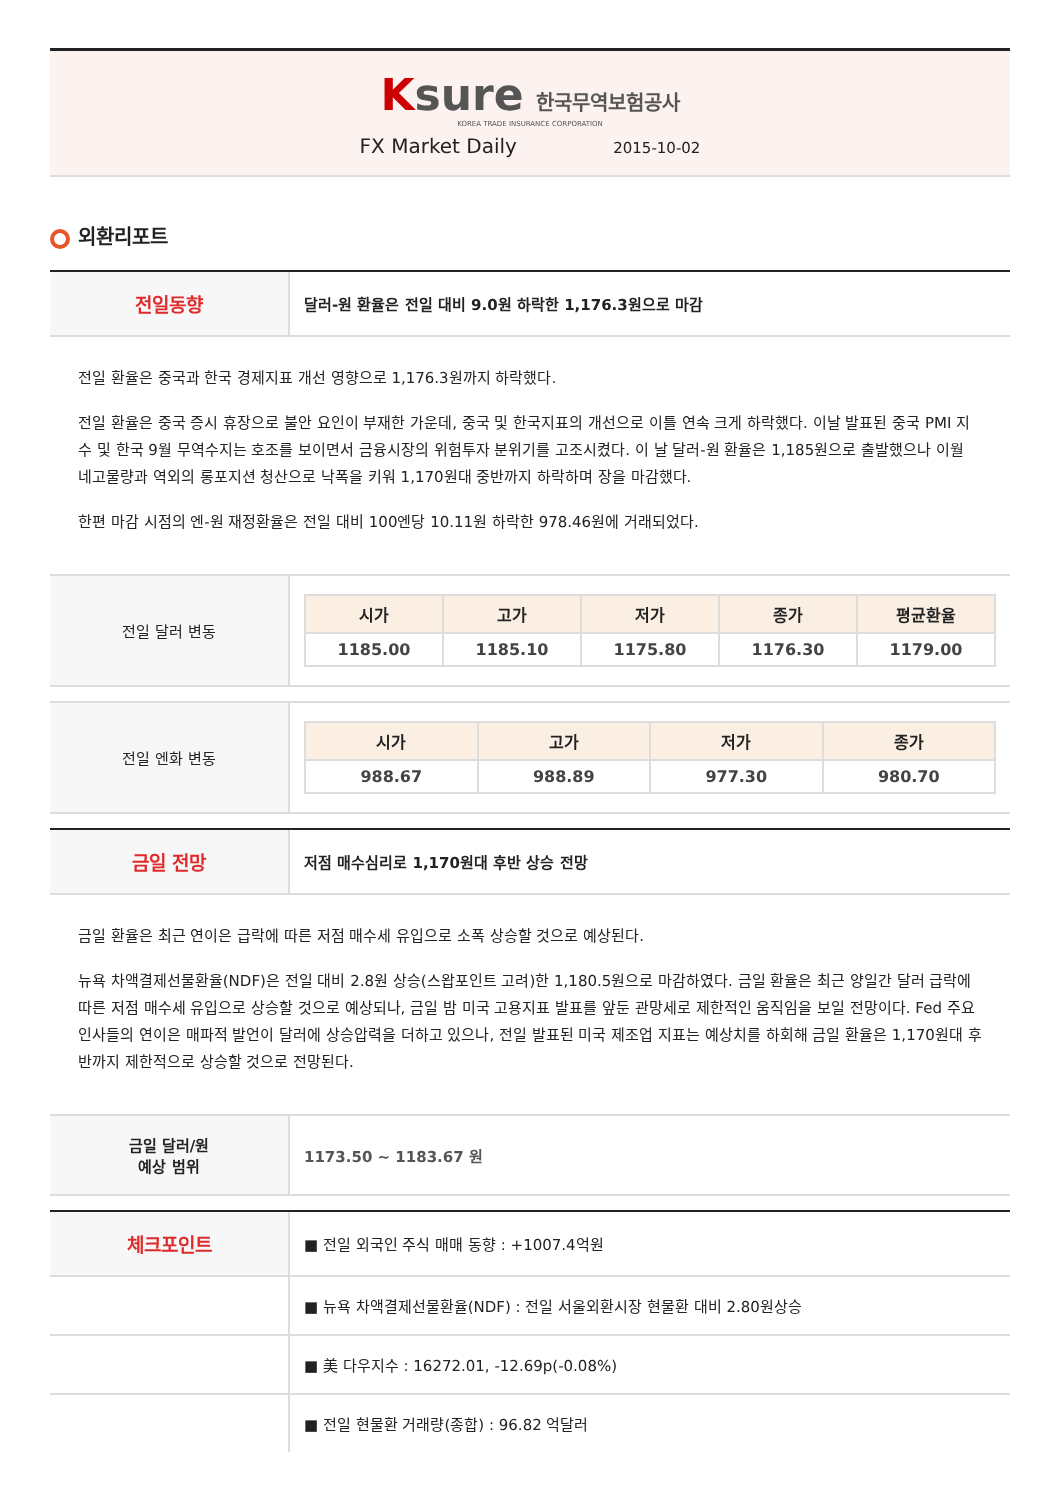Ksure 한국무역보험공사
KOREA TRADE INSURANCE CORPORATION
FX Market Daily 2015-10-02
외환리포트
전일동향
달러-원 환율은 전일 대비 9.0원 하락한 1,176.3원으로 마감
전일 환율은 중국과 한국 경제지표 개선 영향으로 1,176.3원까지 하락했다.
전일 환율은 중국 증시 휴장으로 불안 요인이 부재한 가운데, 중국 및 한국지표의 개선으로 이틀 연속 크게 하락했다. 이날 발표된 중국 PMI 지수 및 한국 9월 무역수지는 호조를 보이면서 금융시장의 위험투자 분위기를 고조시켰다. 이 날 달러-원 환율은 1,185원으로 출발했으나 이월 네고물량과 역외의 롱포지션 청산으로 낙폭을 키워 1,170원대 중반까지 하락하며 장을 마감했다.
한편 마감 시점의 엔-원 재정환율은 전일 대비 100엔당 10.11원 하락한 978.46원에 거래되었다.
전일 달러 변동
| 시가 | 고가 | 저가 | 종가 | 평균환율 |
| --- | --- | --- | --- | --- |
| 1185.00 | 1185.10 | 1175.80 | 1176.30 | 1179.00 |
전일 엔화 변동
| 시가 | 고가 | 저가 | 종가 |
| --- | --- | --- | --- |
| 988.67 | 988.89 | 977.30 | 980.70 |
금일 전망
저점 매수심리로 1,170원대 후반 상승 전망
금일 환율은 최근 연이은 급락에 따른 저점 매수세 유입으로 소폭 상승할 것으로 예상된다.
뉴욕 차액결제선물환율(NDF)은 전일 대비 2.8원 상승(스왑포인트 고려)한 1,180.5원으로 마감하였다. 금일 환율은 최근 양일간 달러 급락에 따른 저점 매수세 유입으로 상승할 것으로 예상되나, 금일 밤 미국 고용지표 발표를 앞둔 관망세로 제한적인 움직임을 보일 전망이다. Fed 주요 인사들의 연이은 매파적 발언이 달러에 상승압력을 더하고 있으나, 전일 발표된 미국 제조업 지표는 예상치를 하회해 금일 환율은 1,170원대 후반까지 제한적으로 상승할 것으로 전망된다.
금일 달러/원
예상 범위
1173.50 ~ 1183.67 원
체크포인트
■ 전일 외국인 주식 매매 동향 : +1007.4억원
■ 뉴욕 차액결제선물환율(NDF) : 전일 서울외환시장 현물환 대비 2.80원상승
■ 美 다우지수 : 16272.01, -12.69p(-0.08%)
■ 전일 현물환 거래량(종합) : 96.82 억달러